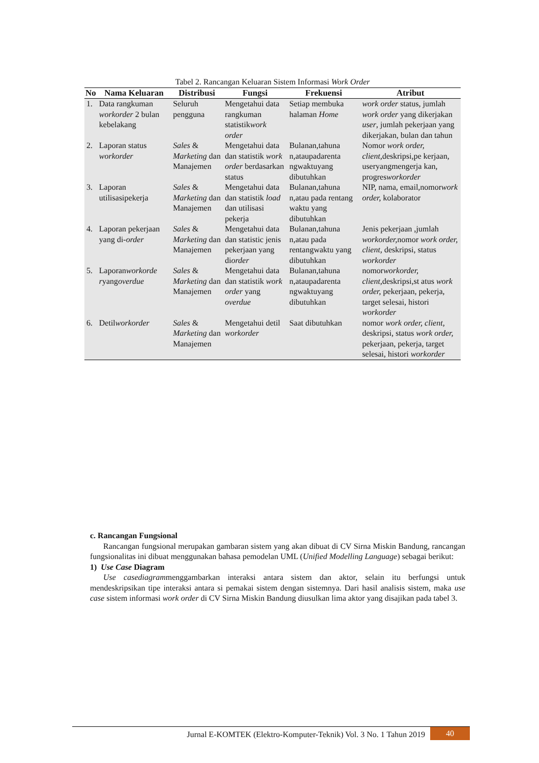Tabel 2. Rancangan Keluaran Sistem Informasi Work Order
| No | Nama Keluaran | Distribusi | Fungsi | Frekuensi | Atribut |
| --- | --- | --- | --- | --- | --- |
| 1. | Data rangkuman workorder 2 bulan kebelakang | Seluruh pengguna | Mengetahui data rangkuman statistik work order | Setiap membuka halaman Home | work order status, jumlah work order yang dikerjakan user , jumlah pekerjaan yang dikerjakan, bulan dan tahun |
| 2. | Laporan status workorder | Sales & Marketing dan Manajemen | Mengetahui data dan statistik work order berdasarkan status | Bulanan,tahuna n,ataupadarenta ngwaktuyang dibutuhkan | Nomor work order, client, deskripsi,pe kerjaan, useryangmengerja kan, progres workorder |
| 3. | Laporan utilisasipekerja | Sales & Marketing dan Manajemen | Mengetahui data dan statistik load dan utilisasi pekerja | Bulanan,tahuna n,atau pada rentang waktu yang dibutuhkan | NIP, nama, email,nomor work order, kolaborator |
| 4. | Laporan pekerjaan yang di- order | Sales & Marketing dan Manajemen | Mengetahui data dan statistic jenis pekerjaan yang di order | Bulanan,tahuna n,atau pada rentangwaktu yang dibutuhkan | Jenis pekerjaan ,jumlah workorder, nomor work order, client, deskripsi, status workorder |
| 5. | Laporan workorde r yang overdue | Sales & Marketing dan Manajemen | Mengetahui data dan statistik work order yang overdue | Bulanan,tahuna n,ataupadarenta ngwaktuyang dibutuhkan | nomor workorder, client, deskripsi,st atus work order, pekerjaan, pekerja, target selesai, histori workorder |
| 6. | Detil workorder | Sales & Marketing dan Manajemen | Mengetahui detil workorder | Saat dibutuhkan | nomor work order, client, deskripsi, status work order, pekerjaan, pekerja, target selesai, histori workorder |
c. Rancangan Fungsional
Rancangan fungsional merupakan gambaran sistem yang akan dibuat di CV Sirna Miskin Bandung, rancangan fungsionalitas ini dibuat menggunakan bahasa pemodelan UML (Unified Modelling Language) sebagai berikut:
1) Use Case Diagram
Use casediagrammenggambarkan interaksi antara sistem dan aktor, selain itu berfungsi untuk mendeskripsikan tipe interaksi antara si pemakai sistem dengan sistemnya. Dari hasil analisis sistem, maka use case sistem informasi work order di CV Sirna Miskin Bandung diusulkan lima aktor yang disajikan pada tabel 3.
Jurnal E-KOMTEK (Elektro-Komputer-Teknik) Vol. 3 No. 1 Tahun 2019 40